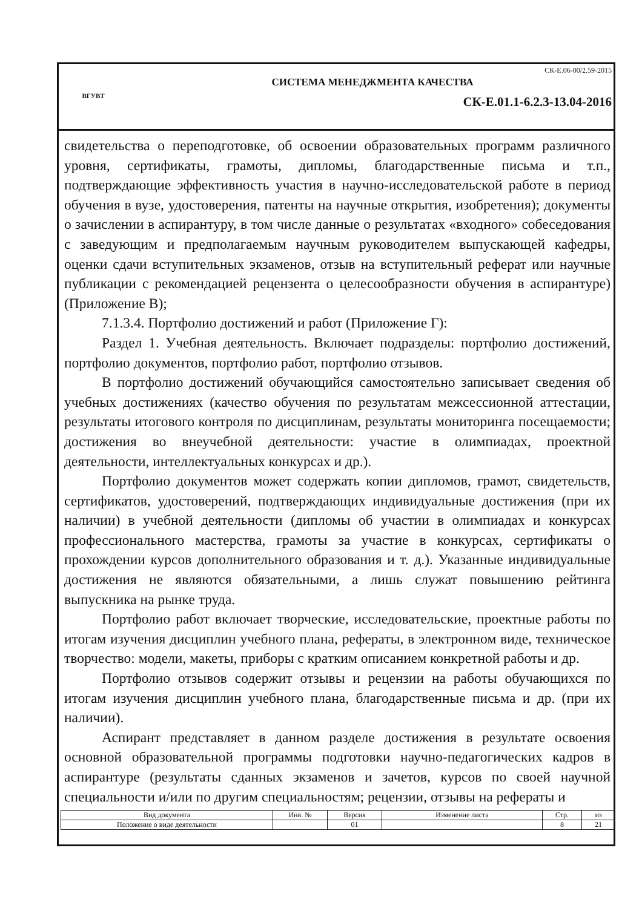ВГУВТ
СК-Е.06-00/2.59-2015
СИСТЕМА МЕНЕДЖМЕНТА КАЧЕСТВА
СК-Е.01.1-6.2.3-13.04-2016
свидетельства о переподготовке, об освоении образовательных программ различного уровня, сертификаты, грамоты, дипломы, благодарственные письма и т.п., подтверждающие эффективность участия в научно-исследовательской работе в период обучения в вузе, удостоверения, патенты на научные открытия, изобретения); документы о зачислении в аспирантуру, в том числе данные о результатах «входного» собеседования с заведующим и предполагаемым научным руководителем выпускающей кафедры, оценки сдачи вступительных экзаменов, отзыв на вступительный реферат или научные публикации с рекомендацией рецензента о целесообразности обучения в аспирантуре) (Приложение В);
7.1.3.4. Портфолио достижений и работ (Приложение Г):
Раздел 1. Учебная деятельность. Включает подразделы: портфолио достижений, портфолио документов, портфолио работ, портфолио отзывов.
В портфолио достижений обучающийся самостоятельно записывает сведения об учебных достижениях (качество обучения по результатам межсессионной аттестации, результаты итогового контроля по дисциплинам, результаты мониторинга посещаемости; достижения во внеучебной деятельности: участие в олимпиадах, проектной деятельности, интеллектуальных конкурсах и др.).
Портфолио документов может содержать копии дипломов, грамот, свидетельств, сертификатов, удостоверений, подтверждающих индивидуальные достижения (при их наличии) в учебной деятельности (дипломы об участии в олимпиадах и конкурсах профессионального мастерства, грамоты за участие в конкурсах, сертификаты о прохождении курсов дополнительного образования и т. д.). Указанные индивидуальные достижения не являются обязательными, а лишь служат повышению рейтинга выпускника на рынке труда.
Портфолио работ включает творческие, исследовательские, проектные работы по итогам изучения дисциплин учебного плана, рефераты, в электронном виде, техническое творчество: модели, макеты, приборы с кратким описанием конкретной работы и др.
Портфолио отзывов содержит отзывы и рецензии на работы обучающихся по итогам изучения дисциплин учебного плана, благодарственные письма и др. (при их наличии).
Аспирант представляет в данном разделе достижения в результате освоения основной образовательной программы подготовки научно-педагогических кадров в аспирантуре (результаты сданных экзаменов и зачетов, курсов по своей научной специальности и/или по другим специальностям; рецензии, отзывы на рефераты и
| Вид документа | Инв. № | Версия | Изменение листа | Стр. | из |
| --- | --- | --- | --- | --- | --- |
| Положение о виде деятельности | | 01 | | 8 | 21 |